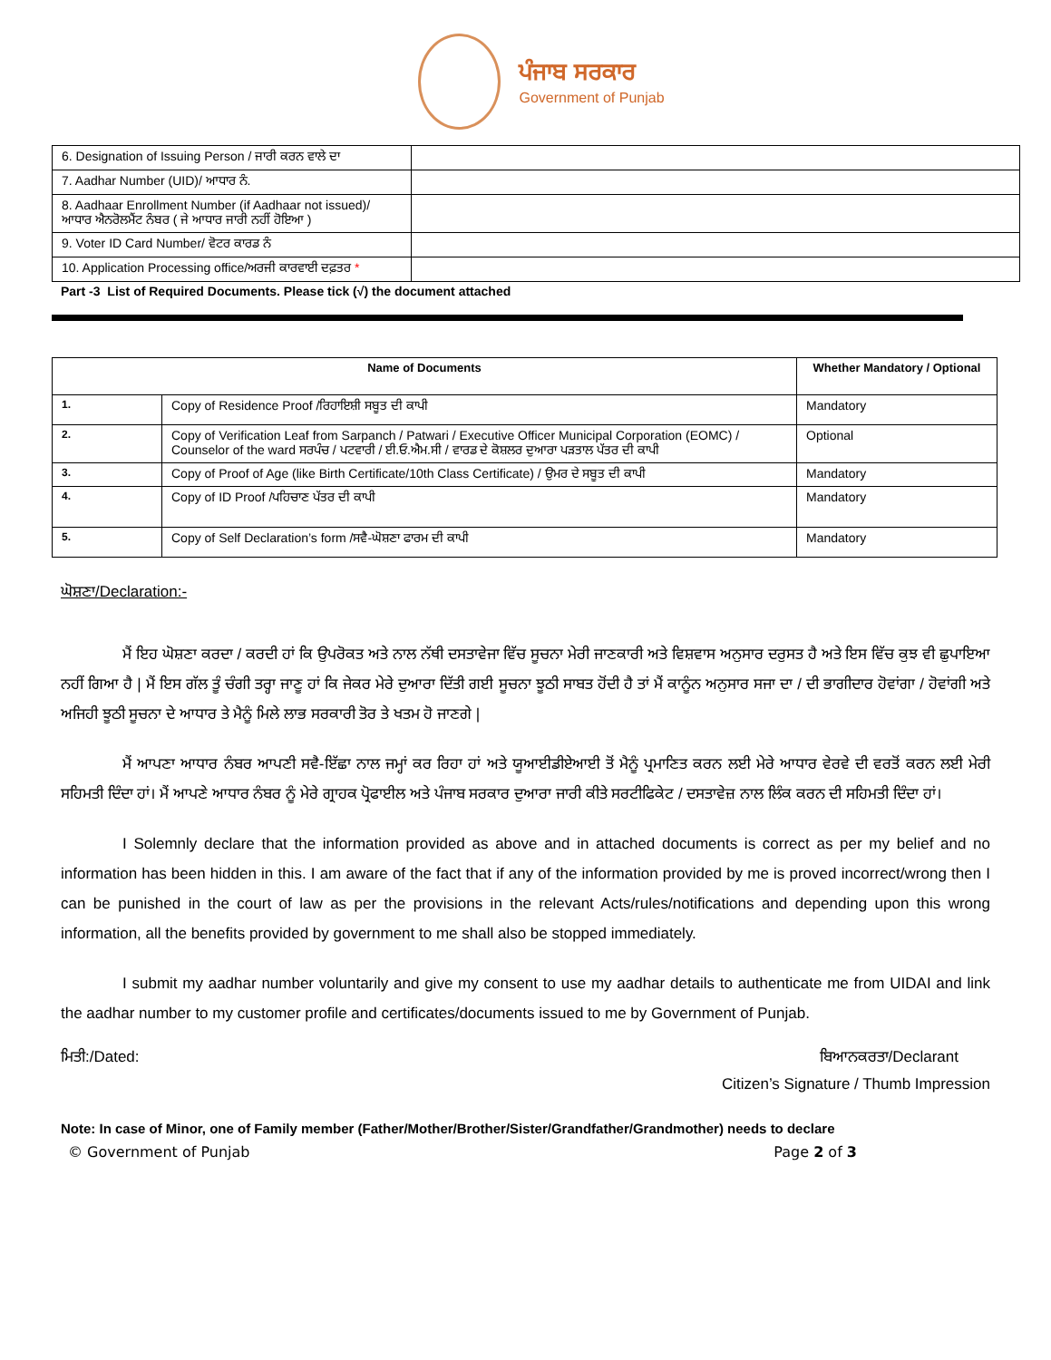ਪੰਜਾਬ ਸਰਕਾਰ
Government of Punjab
| 6. Designation of Issuing Person / ਜਾਰੀ ਕਰਨ ਵਾਲੇ ਦਾ | |
| 7. Aadhar Number (UID)/ ਆਧਾਰ ਨੰ. | |
| 8. Aadhaar Enrollment Number (if Aadhaar not issued)/ ਆਧਾਰ ਐਨਰੋਲਮੈਂਟ ਨੰਬਰ ( ਜੇ ਆਧਾਰ ਜਾਰੀ ਨਹੀਂ ਹੋਇਆ ) | |
| 9. Voter ID Card Number/ ਵੋਟਰ ਕਾਰਡ ਨੰ | |
| 10. Application Processing office/ਅਰਜੀ ਕਾਰਵਾਈ ਦਫ਼ਤਰ * | |
Part -3 List of Required Documents. Please tick (√) the document attached
| Name of Documents | | Whether Mandatory / Optional |
| --- | --- | --- |
| 1. | Copy of Residence Proof /ਰਿਹਾਇਸ਼ੀ ਸਬੂਤ ਦੀ ਕਾਪੀ | Mandatory |
| 2. | Copy of Verification Leaf from Sarpanch / Patwari / Executive Officer Municipal Corporation (EOMC) / Counselor of the ward ਸਰਪੰਚ / ਪਟਵਾਰੀ / ਈ.ਓ.ਐਮ.ਸੀ / ਵਾਰਡ ਦੇ ਕੋਸ਼ਲਰ ਦੁਆਰਾ ਪੜਤਾਲ ਪੱਤਰ ਦੀ ਕਾਪੀ | Optional |
| 3. | Copy of Proof of Age (like Birth Certificate/10th Class Certificate) / ਉਮਰ ਦੇ ਸਬੂਤ ਦੀ ਕਾਪੀ | Mandatory |
| 4. | Copy of ID Proof /ਪਹਿਚਾਣ ਪੱਤਰ ਦੀ ਕਾਪੀ | Mandatory |
| 5. | Copy of Self Declaration’s form /ਸਵੈ-ਘੋਸ਼ਣਾ ਫਾਰਮ ਦੀ ਕਾਪੀ | Mandatory |
ਘੋਸ਼ਣਾ/Declaration:-
ਮੈਂ ਇਹ ਘੋਸ਼ਣਾ ਕਰਦਾ / ਕਰਦੀ ਹਾਂ ਕਿ ਉਪਰੋਕਤ ਅਤੇ ਨਾਲ ਨੱਥੀ ਦਸਤਾਵੇਜਾ ਵਿੱਚ ਸੂਚਨਾ ਮੇਰੀ ਜਾਣਕਾਰੀ ਅਤੇ ਵਿਸ਼ਵਾਸ ਅਨੁਸਾਰ ਦਰੁਸਤ ਹੈ ਅਤੇ ਇਸ ਵਿੱਚ ਕੁਝ ਵੀ ਛੁਪਾਇਆ ਨਹੀਂ ਗਿਆ ਹੈ | ਮੈਂ ਇਸ ਗੱਲ ਤੂੰ ਚੰਗੀ ਤਰ੍ਹਾ ਜਾਣੂ ਹਾਂ ਕਿ ਜੇਕਰ ਮੇਰੇ ਦੁਆਰਾ ਦਿੱਤੀ ਗਈ ਸੂਚਨਾ ਝੂਠੀ ਸਾਬਤ ਹੋਂਦੀ ਹੈ ਤਾਂ ਮੈਂ ਕਾਨੂੰਨ ਅਨੁਸਾਰ ਸਜਾ ਦਾ / ਦੀ ਭਾਗੀਦਾਰ ਹੋਵਾਂਗਾ / ਹੋਵਾਂਗੀ ਅਤੇ ਅਜਿਹੀ ਝੂਠੀ ਸੂਚਨਾ ਦੇ ਆਧਾਰ ਤੇ ਮੈਨੂੰ ਮਿਲੇ ਲਾਭ ਸਰਕਾਰੀ ਤੋਰ ਤੇ ਖਤਮ ਹੋ ਜਾਣਗੇ |
ਮੈਂ ਆਪਣਾ ਆਧਾਰ ਨੰਬਰ ਆਪਣੀ ਸਵੈ-ਇੱਛਾ ਨਾਲ ਜਮ੍ਹਾਂ ਕਰ ਰਿਹਾ ਹਾਂ ਅਤੇ ਯੂਆਈਡੀਏਆਈ ਤੋਂ ਮੈਨੂੰ ਪ੍ਰਮਾਣਿਤ ਕਰਨ ਲਈ ਮੇਰੇ ਆਧਾਰ ਵੇਰਵੇ ਦੀ ਵਰਤੋਂ ਕਰਨ ਲਈ ਮੇਰੀ ਸਹਿਮਤੀ ਦਿੰਦਾ ਹਾਂ। ਮੈਂ ਆਪਣੇ ਆਧਾਰ ਨੰਬਰ ਨੂੰ ਮੇਰੇ ਗ੍ਰਾਹਕ ਪ੍ਰੋਫਾਈਲ ਅਤੇ ਪੰਜਾਬ ਸਰਕਾਰ ਦੁਆਰਾ ਜਾਰੀ ਕੀਤੇ ਸਰਟੀਫਿਕੇਟ / ਦਸਤਾਵੇਜ਼ ਨਾਲ ਲਿੰਕ ਕਰਨ ਦੀ ਸਹਿਮਤੀ ਦਿੰਦਾ ਹਾਂ।
I Solemnly declare that the information provided as above and in attached documents is correct as per my belief and no information has been hidden in this. I am aware of the fact that if any of the information provided by me is proved incorrect/wrong then I can be punished in the court of law as per the provisions in the relevant Acts/rules/notifications and depending upon this wrong information, all the benefits provided by government to me shall also be stopped immediately.
I submit my aadhar number voluntarily and give my consent to use my aadhar details to authenticate me from UIDAI and link the aadhar number to my customer profile and certificates/documents issued to me by Government of Punjab.
ਮਿਤੀ:/Dated: ਬਿਆਨਕਰਤਾ/Declarant
Citizen’s Signature / Thumb Impression
Note: In case of Minor, one of Family member (Father/Mother/Brother/Sister/Grandfather/Grandmother) needs to declare
© Government of Punjab Page 2 of 3